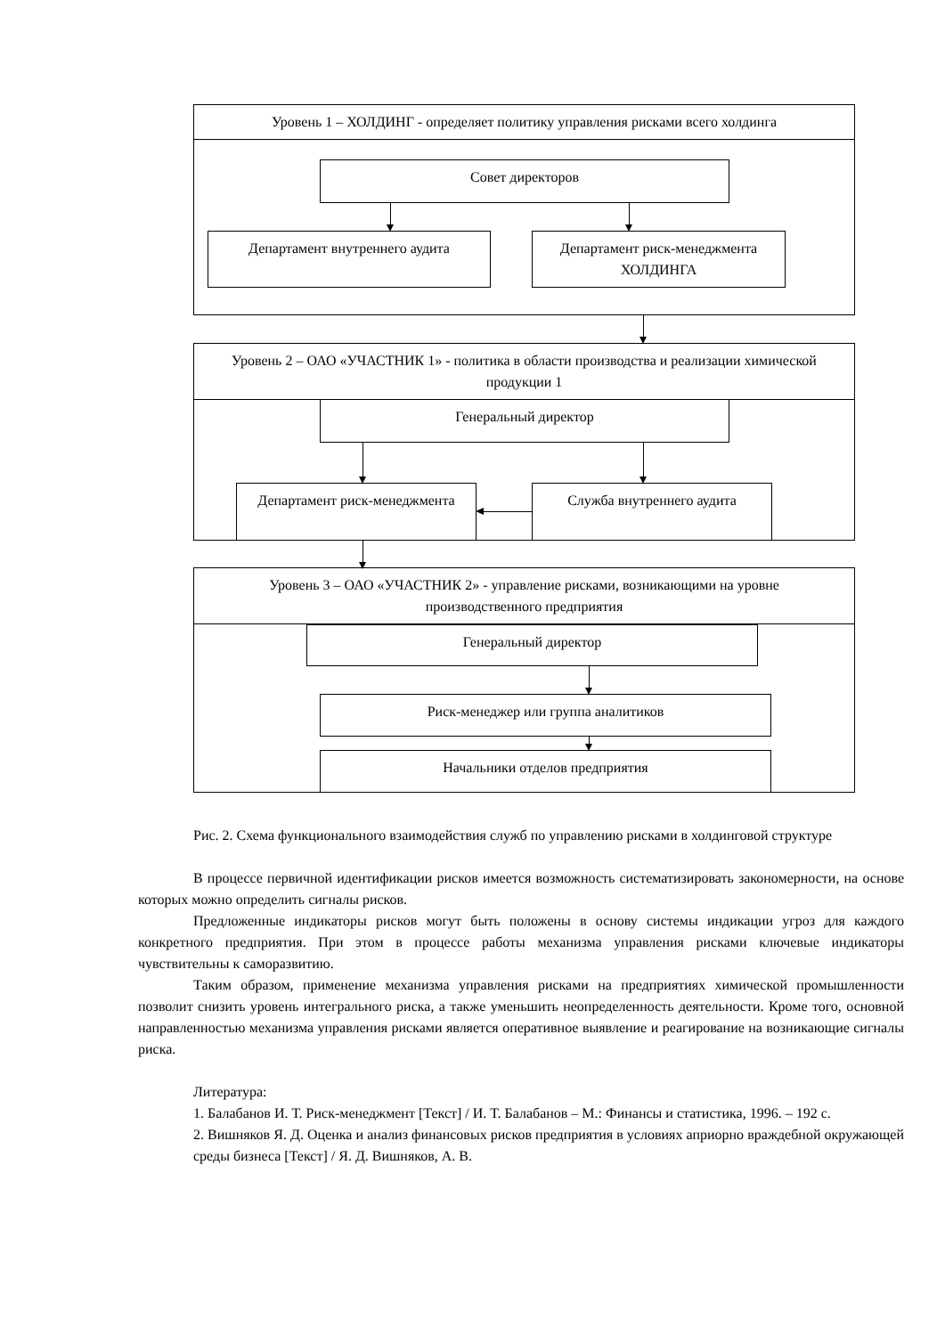Уровень 1 – ХОЛДИНГ - определяет политику управления рисками всего холдинга
Совет директоров
Департамент внутреннего аудита
Департамент риск-менеджмента ХОЛДИНГА
Уровень 2 – ОАО «УЧАСТНИК 1» - политика в области производства и реализации химической продукции 1
Генеральный директор
Департамент риск-менеджмента Служба внутреннего аудита
Уровень 3 – ОАО «УЧАСТНИК 2» - управление рисками, возникающими на уровне производственного предприятия
Генеральный директор
Риск-менеджер или группа аналитиков
Начальники отделов предприятия
Рис. 2. Схема функционального взаимодействия служб по управлению рисками в холдинговой структуре
В процессе первичной идентификации рисков имеется возможность систематизировать закономерности, на основе которых можно определить сигналы рисков.
Предложенные индикаторы рисков могут быть положены в основу системы индикации угроз для каждого конкретного предприятия. При этом в процессе работы механизма управления рисками ключевые индикаторы чувствительны к саморазвитию.
Таким образом, применение механизма управления рисками на предприятиях химической промышленности позволит снизить уровень интегрального риска, а также уменьшить неопределенность деятельности. Кроме того, основной направленностью механизма управления рисками является оперативное выявление и реагирование на возникающие сигналы риска.
Литература:
1. Балабанов И. Т. Риск-менеджмент [Текст] / И. Т. Балабанов – М.: Финансы и статистика, 1996. – 192 с.
2. Вишняков Я. Д. Оценка и анализ финансовых рисков предприятия в условиях априорно враждебной окружающей среды бизнеса [Текст] / Я. Д. Вишняков, А. В.